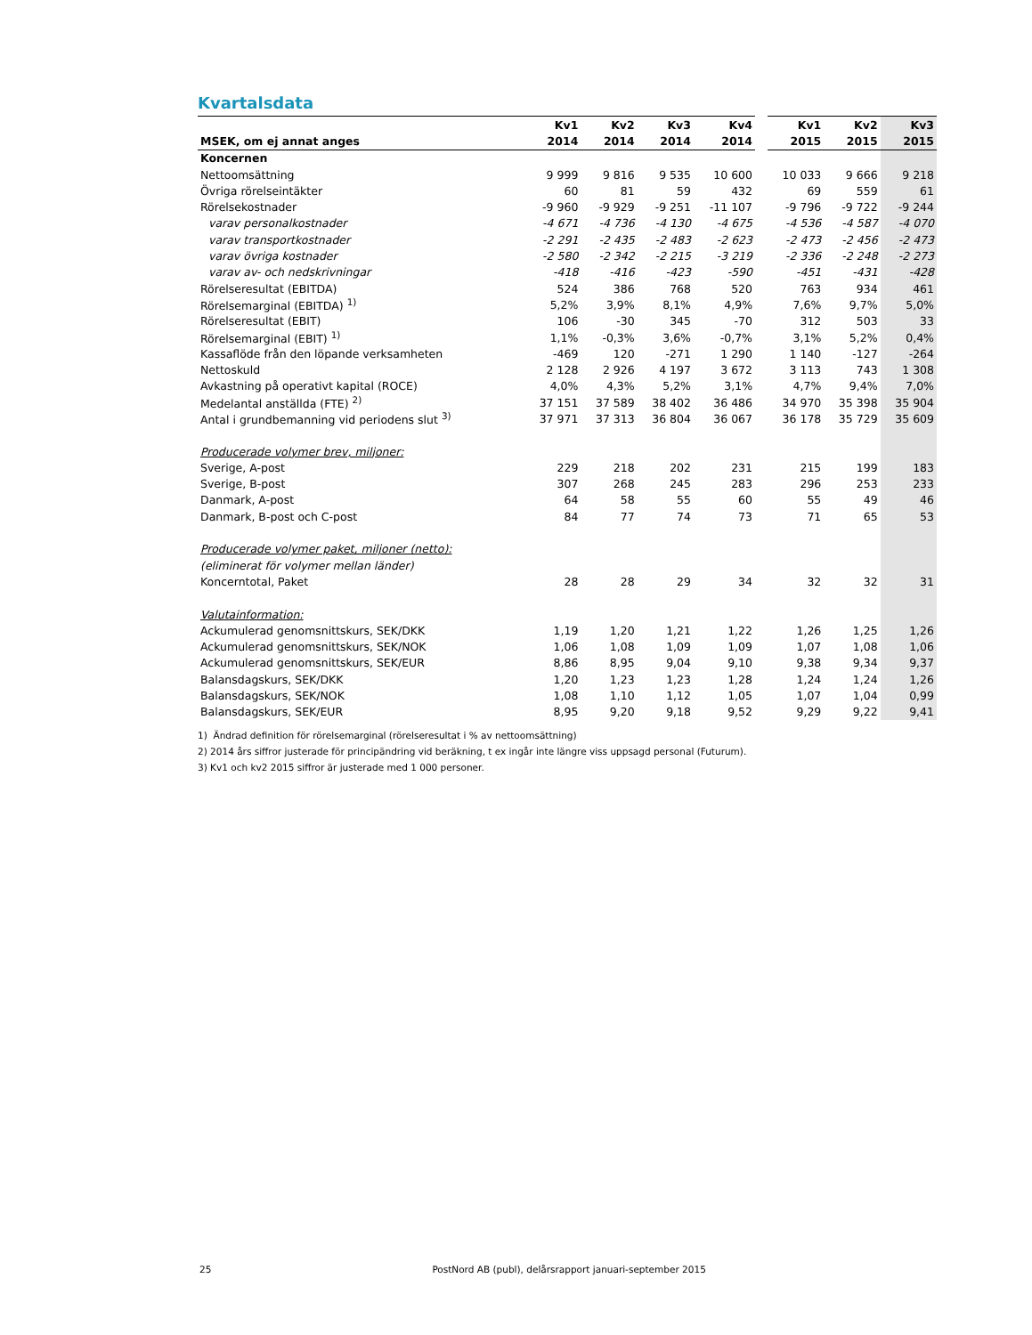Kvartalsdata
| | Kv1 | Kv2 | Kv3 | Kv4 | | Kv1 | Kv2 | Kv3 |
| --- | --- | --- | --- | --- | --- | --- | --- | --- |
| MSEK, om ej annat anges | 2014 | 2014 | 2014 | 2014 | | 2015 | 2015 | 2015 |
| Koncernen | | | | | | | | |
| Nettoomsättning | 9 999 | 9 816 | 9 535 | 10 600 | | 10 033 | 9 666 | 9 218 |
| Övriga rörelseintäkter | 60 | 81 | 59 | 432 | | 69 | 559 | 61 |
| Rörelsekostnader | -9 960 | -9 929 | -9 251 | -11 107 | | -9 796 | -9 722 | -9 244 |
| varav personalkostnader | -4 671 | -4 736 | -4 130 | -4 675 | | -4 536 | -4 587 | -4 070 |
| varav transportkostnader | -2 291 | -2 435 | -2 483 | -2 623 | | -2 473 | -2 456 | -2 473 |
| varav övriga kostnader | -2 580 | -2 342 | -2 215 | -3 219 | | -2 336 | -2 248 | -2 273 |
| varav av- och nedskrivningar | -418 | -416 | -423 | -590 | | -451 | -431 | -428 |
| Rörelseresultat (EBITDA) | 524 | 386 | 768 | 520 | | 763 | 934 | 461 |
| Rörelsemarginal (EBITDA) <sup>1)</sup> | 5,2% | 3,9% | 8,1% | 4,9% | | 7,6% | 9,7% | 5,0% |
| Rörelseresultat (EBIT) | 106 | -30 | 345 | -70 | | 312 | 503 | 33 |
| Rörelsemarginal (EBIT) <sup>1)</sup> | 1,1% | -0,3% | 3,6% | -0,7% | | 3,1% | 5,2% | 0,4% |
| Kassaflöde från den löpande verksamheten | -469 | 120 | -271 | 1 290 | | 1 140 | -127 | -264 |
| Nettoskuld | 2 128 | 2 926 | 4 197 | 3 672 | | 3 113 | 743 | 1 308 |
| Avkastning på operativt kapital (ROCE) | 4,0% | 4,3% | 5,2% | 3,1% | | 4,7% | 9,4% | 7,0% |
| Medelantal anställda (FTE) <sup>2)</sup> | 37 151 | 37 589 | 38 402 | 36 486 | | 34 970 | 35 398 | 35 904 |
| Antal i grundbemanning vid periodens slut <sup>3)</sup> | 37 971 | 37 313 | 36 804 | 36 067 | | 36 178 | 35 729 | 35 609 |
| Producerade volymer brev, miljoner: | | | | | | | | |
| Sverige, A-post | 229 | 218 | 202 | 231 | | 215 | 199 | 183 |
| Sverige, B-post | 307 | 268 | 245 | 283 | | 296 | 253 | 233 |
| Danmark, A-post | 64 | 58 | 55 | 60 | | 55 | 49 | 46 |
| Danmark, B-post och C-post | 84 | 77 | 74 | 73 | | 71 | 65 | 53 |
| Producerade volymer paket, miljoner (netto): | | | | | | | | |
| (eliminerat för volymer mellan länder) | | | | | | | | |
| Koncerntotal, Paket | 28 | 28 | 29 | 34 | | 32 | 32 | 31 |
| Valutainformation: | | | | | | | | |
| Ackumulerad genomsnittskurs, SEK/DKK | 1,19 | 1,20 | 1,21 | 1,22 | | 1,26 | 1,25 | 1,26 |
| Ackumulerad genomsnittskurs, SEK/NOK | 1,06 | 1,08 | 1,09 | 1,09 | | 1,07 | 1,08 | 1,06 |
| Ackumulerad genomsnittskurs, SEK/EUR | 8,86 | 8,95 | 9,04 | 9,10 | | 9,38 | 9,34 | 9,37 |
| Balansdagskurs, SEK/DKK | 1,20 | 1,23 | 1,23 | 1,28 | | 1,24 | 1,24 | 1,26 |
| Balansdagskurs, SEK/NOK | 1,08 | 1,10 | 1,12 | 1,05 | | 1,07 | 1,04 | 0,99 |
| Balansdagskurs, SEK/EUR | 8,95 | 9,20 | 9,18 | 9,52 | | 9,29 | 9,22 | 9,41 |
1) Ändrad definition för rörelsemarginal (rörelseresultat i % av nettoomsättning)
2) 2014 års siffror justerade för principändring vid beräkning, t ex ingår inte längre viss uppsagd personal (Futurum).
3) Kv1 och kv2 2015 siffror är justerade med 1 000 personer.
25 PostNord AB (publ), delårsrapport januari-september 2015